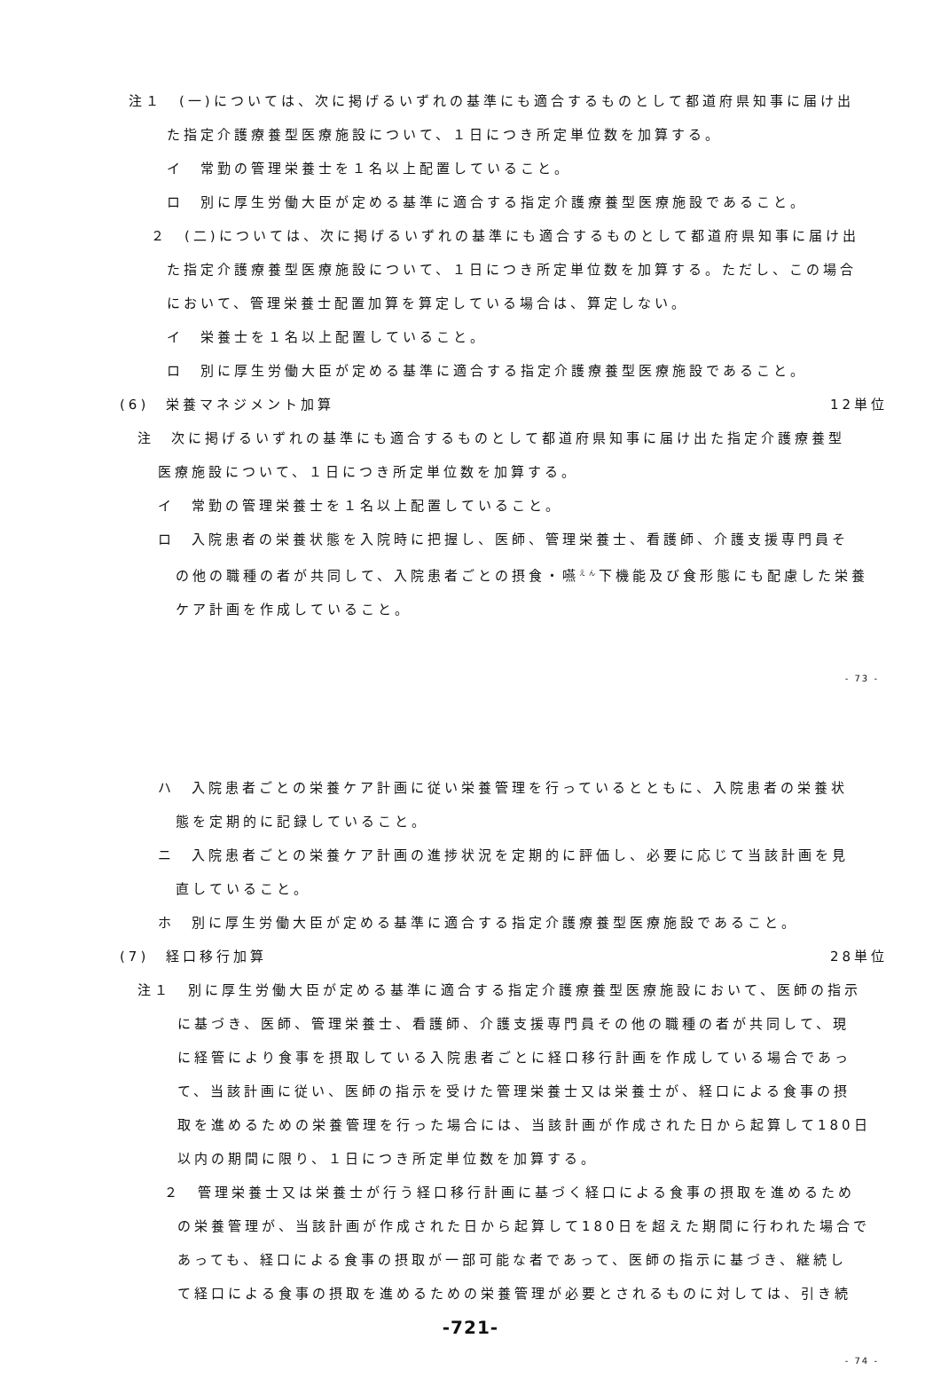注１　(一)については、次に掲げるいずれの基準にも適合するものとして都道府県知事に届け出
た指定介護療養型医療施設について、１日につき所定単位数を加算する。
イ　常勤の管理栄養士を１名以上配置していること。
ロ　別に厚生労働大臣が定める基準に適合する指定介護療養型医療施設であること。
２　(二)については、次に掲げるいずれの基準にも適合するものとして都道府県知事に届け出
た指定介護療養型医療施設について、１日につき所定単位数を加算する。ただし、この場合
において、管理栄養士配置加算を算定している場合は、算定しない。
イ　栄養士を１名以上配置していること。
ロ　別に厚生労働大臣が定める基準に適合する指定介護療養型医療施設であること。
(6)　栄養マネジメント加算 12単位
注　次に掲げるいずれの基準にも適合するものとして都道府県知事に届け出た指定介護療養型
医療施設について、１日につき所定単位数を加算する。
イ　常勤の管理栄養士を１名以上配置していること。
ロ　入院患者の栄養状態を入院時に把握し、医師、管理栄養士、看護師、介護支援専門員そ
の他の職種の者が共同して、入院患者ごとの摂食・嚥<sup>えん</sup>下機能及び食形態にも配慮した栄養
ケア計画を作成していること。
- 73 -
ハ　入院患者ごとの栄養ケア計画に従い栄養管理を行っているとともに、入院患者の栄養状
態を定期的に記録していること。
ニ　入院患者ごとの栄養ケア計画の進捗状況を定期的に評価し、必要に応じて当該計画を見
直していること。
ホ　別に厚生労働大臣が定める基準に適合する指定介護療養型医療施設であること。
(7)　経口移行加算 28単位
注１　別に厚生労働大臣が定める基準に適合する指定介護療養型医療施設において、医師の指示
に基づき、医師、管理栄養士、看護師、介護支援専門員その他の職種の者が共同して、現
に経管により食事を摂取している入院患者ごとに経口移行計画を作成している場合であっ
て、当該計画に従い、医師の指示を受けた管理栄養士又は栄養士が、経口による食事の摂
取を進めるための栄養管理を行った場合には、当該計画が作成された日から起算して180日
以内の期間に限り、１日につき所定単位数を加算する。
２　管理栄養士又は栄養士が行う経口移行計画に基づく経口による食事の摂取を進めるため
の栄養管理が、当該計画が作成された日から起算して180日を超えた期間に行われた場合で
あっても、経口による食事の摂取が一部可能な者であって、医師の指示に基づき、継続し
て経口による食事の摂取を進めるための栄養管理が必要とされるものに対しては、引き続
-721-
- 74 -